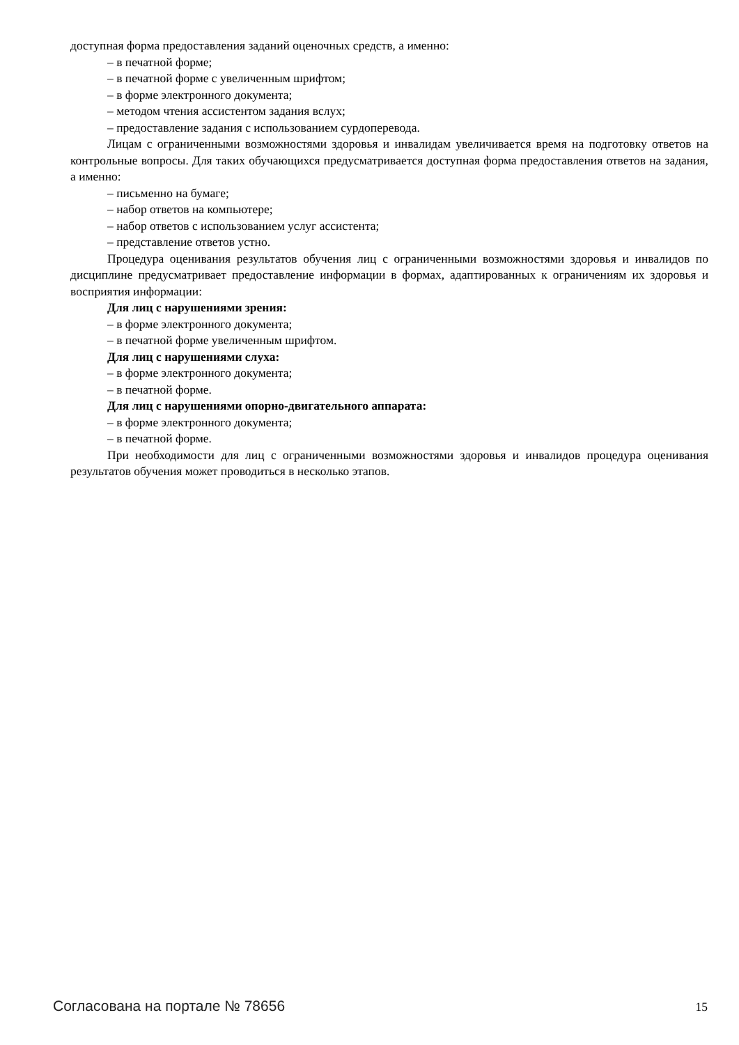доступная форма предоставления заданий оценочных средств, а именно:
– в печатной форме;
– в печатной форме с увеличенным шрифтом;
– в форме электронного документа;
– методом чтения ассистентом задания вслух;
– предоставление задания с использованием сурдоперевода.
Лицам с ограниченными возможностями здоровья и инвалидам увеличивается время на подготовку ответов на контрольные вопросы. Для таких обучающихся предусматривается доступная форма предоставления ответов на задания, а именно:
– письменно на бумаге;
– набор ответов на компьютере;
– набор ответов с использованием услуг ассистента;
– представление ответов устно.
Процедура оценивания результатов обучения лиц с ограниченными возможностями здоровья и инвалидов по дисциплине предусматривает предоставление информации в формах, адаптированных к ограничениям их здоровья и восприятия информации:
Для лиц с нарушениями зрения:
– в форме электронного документа;
– в печатной форме увеличенным шрифтом.
Для лиц с нарушениями слуха:
– в форме электронного документа;
– в печатной форме.
Для лиц с нарушениями опорно-двигательного аппарата:
– в форме электронного документа;
– в печатной форме.
При необходимости для лиц с ограниченными возможностями здоровья и инвалидов процедура оценивания результатов обучения может проводиться в несколько этапов.
Согласована на портале № 78656 15